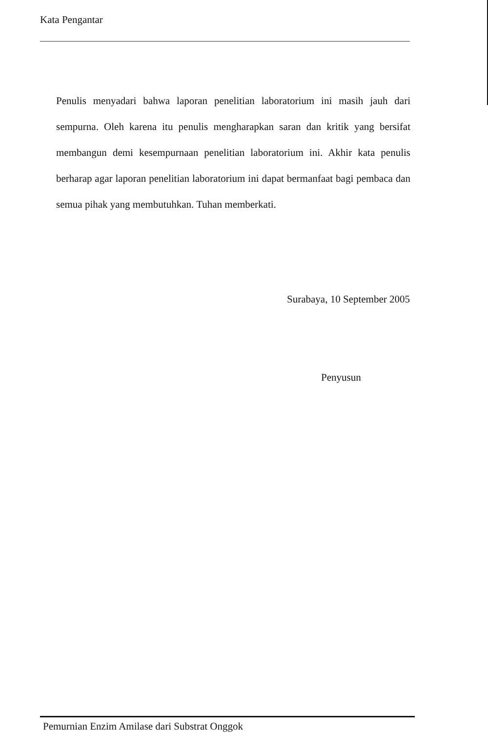Kata Pengantar
Penulis menyadari bahwa laporan penelitian laboratorium ini masih jauh dari sempurna. Oleh karena itu penulis mengharapkan saran dan kritik yang bersifat membangun demi kesempurnaan penelitian laboratorium ini. Akhir kata penulis berharap agar laporan penelitian laboratorium ini dapat bermanfaat bagi pembaca dan semua pihak yang membutuhkan. Tuhan memberkati.
Surabaya, 10 September 2005
Penyusun
Pemurnian Enzim Amilase dari Substrat Onggok